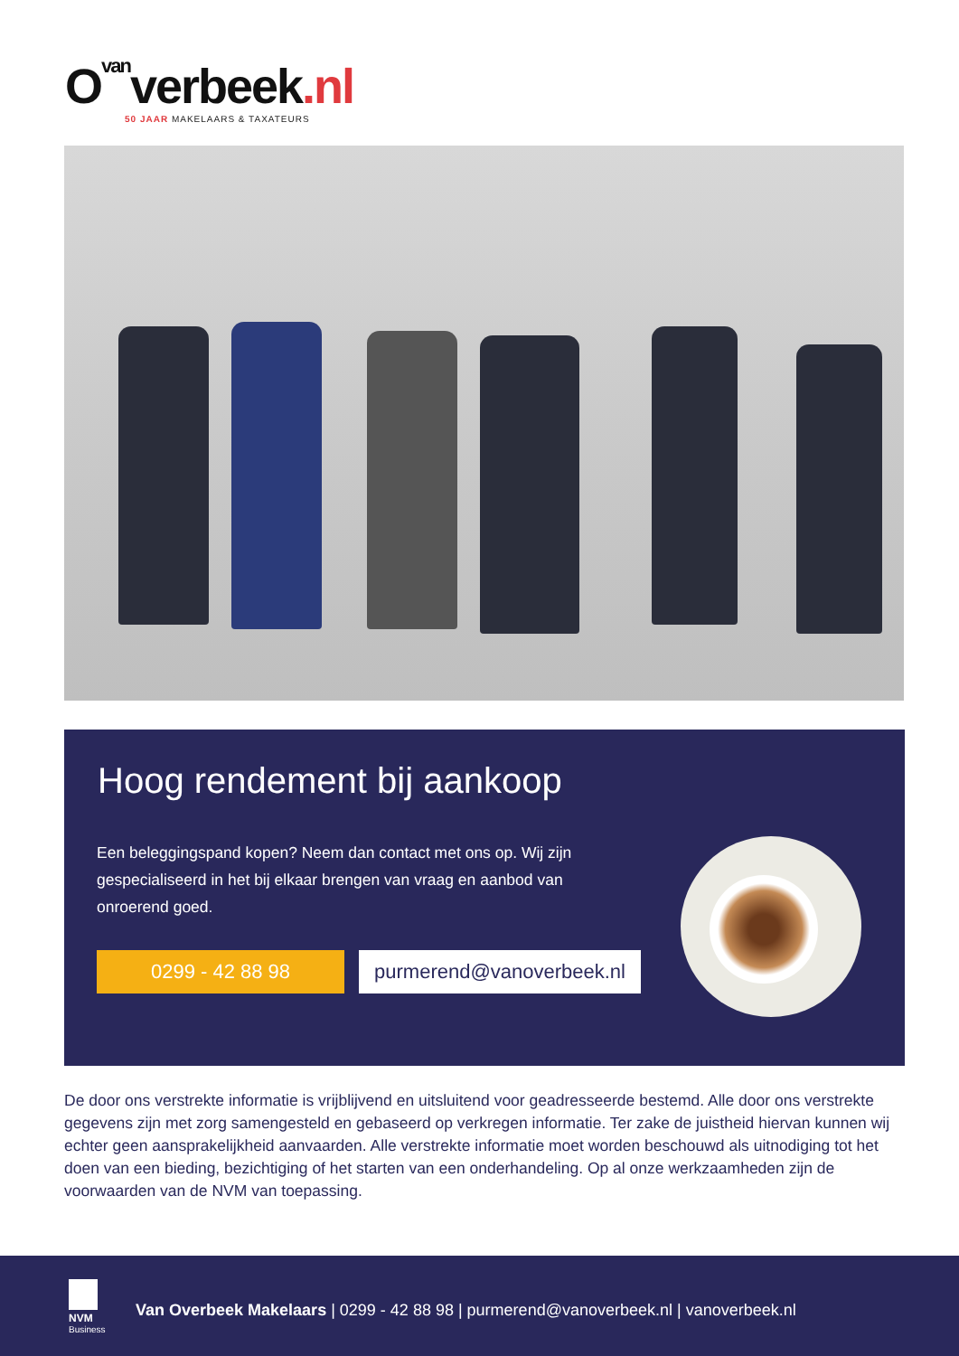O<sub>van</sub>verbeek.nl
50 JAAR MAKELAARS & TAXATEURS
Hoog rendement bij aankoop
Een beleggingspand kopen? Neem dan contact met ons op. Wij zijn gespecialiseerd in het bij elkaar brengen van vraag en aanbod van onroerend goed.
0299 - 42 88 98
purmerend@vanoverbeek.nl
De door ons verstrekte informatie is vrijblijvend en uitsluitend voor geadresseerde bestemd. Alle door ons verstrekte gegevens zijn met zorg samengesteld en gebaseerd op verkregen informatie. Ter zake de juistheid hiervan kunnen wij echter geen aansprakelijkheid aanvaarden. Alle verstrekte informatie moet worden beschouwd als uitnodiging tot het doen van een bieding, bezichtiging of het starten van een onderhandeling. Op al onze werkzaamheden zijn de voorwaarden van de NVM van toepassing.
NVM
Business
Van Overbeek Makelaars | 0299 - 42 88 98 | purmerend@vanoverbeek.nl | vanoverbeek.nl